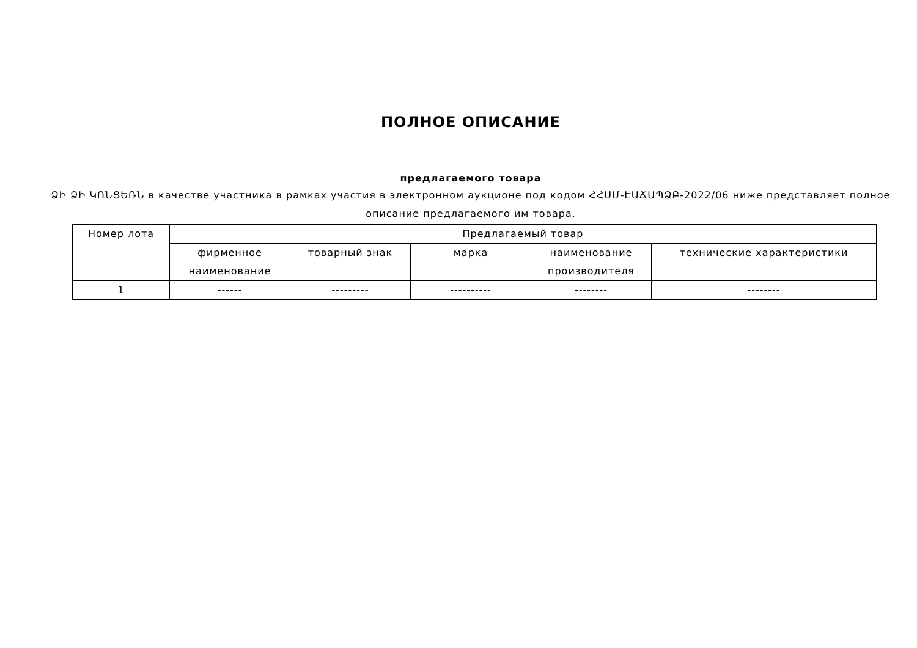ПОЛНОЕ ОПИСАНИЕ
предлагаемого товара
ՁԻ ՁԻ ԿՈՆՑԵՌՆ в качестве участника в рамках участия в электронном аукционе под кодом ՀՀՍՄ-ԷԱՃԱՊՁԲ-2022/06 ниже представляет полное описание предлагаемого им товара.
| Номер лота | Предлагаемый товар | | | | |
| --- | --- | --- | --- | --- | --- |
| | фирменное наименование | товарный знак | марка | наименование производителя | технические характеристики |
| 1 | ------ | --------- | ---------- | -------- | -------- |